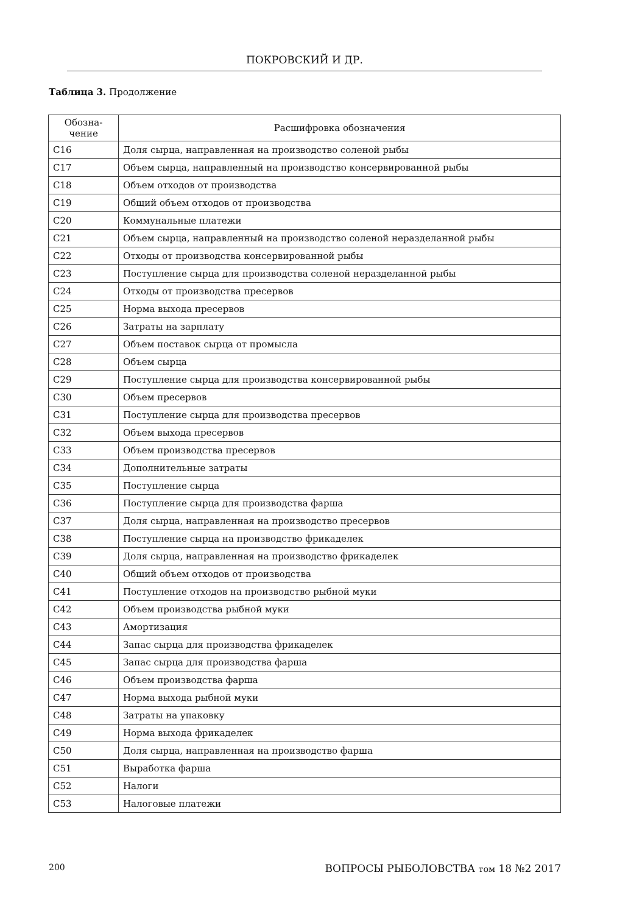ПОКРОВСКИЙ И ДР.
Таблица 3. Продолжение
| Обозна- чение | Расшифровка обозначения |
| --- | --- |
| C16 | Доля сырца, направленная на производство соленой рыбы |
| C17 | Объем сырца, направленный на производство консервированной рыбы |
| C18 | Объем отходов от производства |
| C19 | Общий объем отходов от производства |
| C20 | Коммунальные платежи |
| C21 | Объем сырца, направленный на производство соленой неразделанной рыбы |
| C22 | Отходы от производства консервированной рыбы |
| C23 | Поступление сырца для производства соленой неразделанной рыбы |
| C24 | Отходы от производства пресервов |
| C25 | Норма выхода пресервов |
| C26 | Затраты на зарплату |
| C27 | Объем поставок сырца от промысла |
| C28 | Объем сырца |
| C29 | Поступление сырца для производства консервированной рыбы |
| C30 | Объем пресервов |
| C31 | Поступление сырца для производства пресервов |
| C32 | Объем выхода пресервов |
| C33 | Объем производства пресервов |
| C34 | Дополнительные затраты |
| C35 | Поступление сырца |
| C36 | Поступление сырца для производства фарша |
| C37 | Доля сырца, направленная на производство пресервов |
| C38 | Поступление сырца на производство фрикаделек |
| C39 | Доля сырца, направленная на производство фрикаделек |
| C40 | Общий объем отходов от производства |
| C41 | Поступление отходов на производство рыбной муки |
| C42 | Объем производства рыбной муки |
| C43 | Амортизация |
| C44 | Запас сырца для производства фрикаделек |
| C45 | Запас сырца для производства фарша |
| C46 | Объем производства фарша |
| C47 | Норма выхода рыбной муки |
| C48 | Затраты на упаковку |
| C49 | Норма выхода фрикаделек |
| C50 | Доля сырца, направленная на производство фарша |
| C51 | Выработка фарша |
| C52 | Налоги |
| C53 | Налоговые платежи |
200 ВОПРОСЫ РЫБОЛОВСТВА том 18 №2 2017